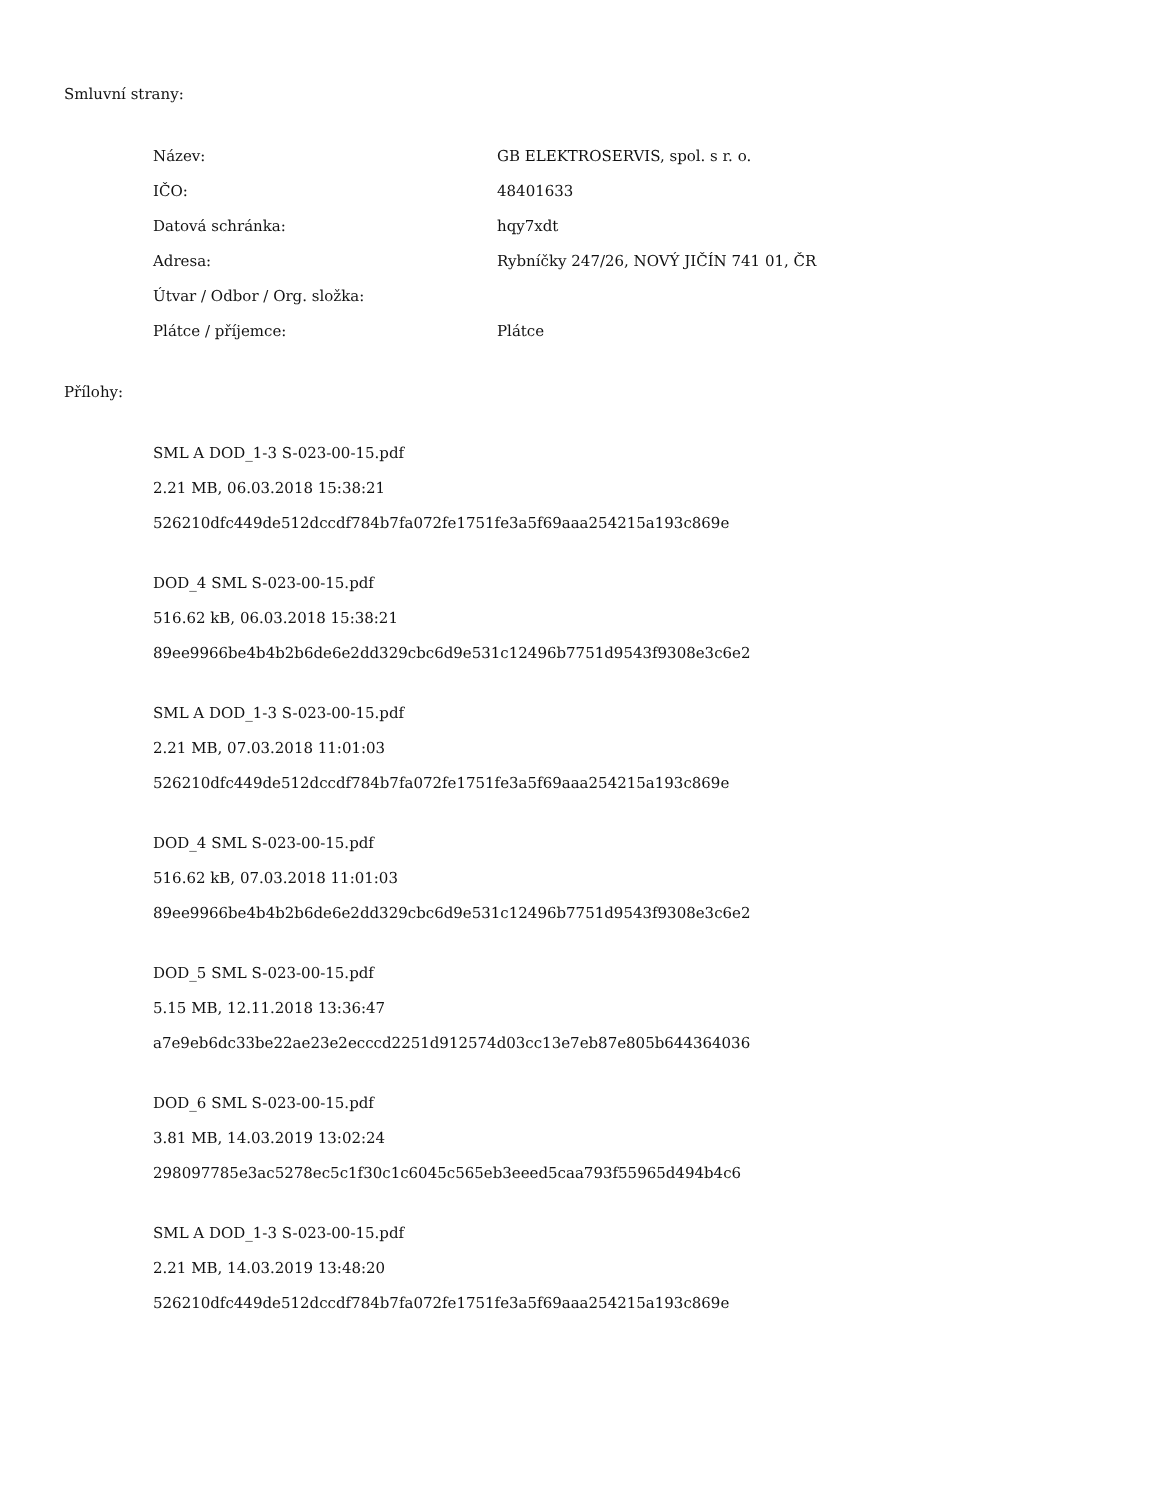Smluvní strany:
| Název: | GB ELEKTROSERVIS, spol. s r. o. |
| IČO: | 48401633 |
| Datová schránka: | hqy7xdt |
| Adresa: | Rybníčky 247/26, NOVÝ JIČÍN 741 01, ČR |
| Útvar / Odbor / Org. složka: | |
| Plátce / příjemce: | Plátce |
Přílohy:
SML A DOD_1-3 S-023-00-15.pdf
2.21 MB, 06.03.2018 15:38:21
526210dfc449de512dccdf784b7fa072fe1751fe3a5f69aaa254215a193c869e
DOD_4 SML S-023-00-15.pdf
516.62 kB, 06.03.2018 15:38:21
89ee9966be4b4b2b6de6e2dd329cbc6d9e531c12496b7751d9543f9308e3c6e2
SML A DOD_1-3 S-023-00-15.pdf
2.21 MB, 07.03.2018 11:01:03
526210dfc449de512dccdf784b7fa072fe1751fe3a5f69aaa254215a193c869e
DOD_4 SML S-023-00-15.pdf
516.62 kB, 07.03.2018 11:01:03
89ee9966be4b4b2b6de6e2dd329cbc6d9e531c12496b7751d9543f9308e3c6e2
DOD_5 SML S-023-00-15.pdf
5.15 MB, 12.11.2018 13:36:47
a7e9eb6dc33be22ae23e2ecccd2251d912574d03cc13e7eb87e805b644364036
DOD_6 SML S-023-00-15.pdf
3.81 MB, 14.03.2019 13:02:24
298097785e3ac5278ec5c1f30c1c6045c565eb3eeed5caa793f55965d494b4c6
SML A DOD_1-3 S-023-00-15.pdf
2.21 MB, 14.03.2019 13:48:20
526210dfc449de512dccdf784b7fa072fe1751fe3a5f69aaa254215a193c869e